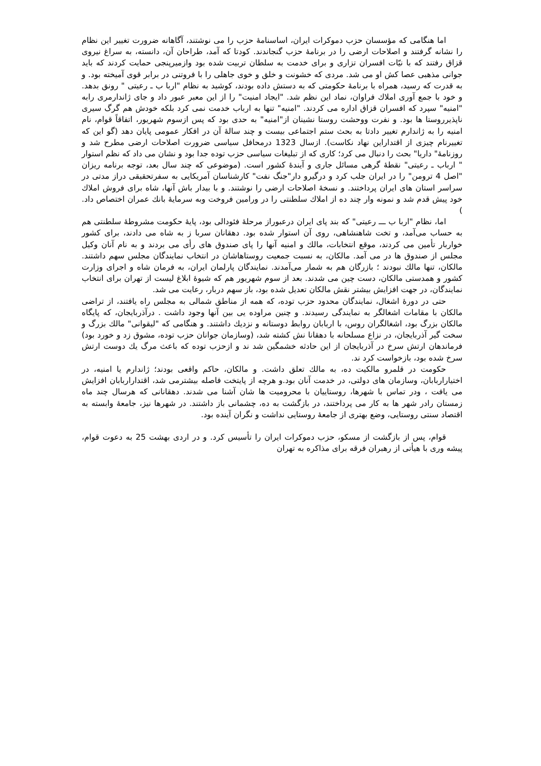اما هنگامی که مؤسسان حزب دموکرات ایران، اساسنامۀ حزب را می نوشتند، آگاهانه ضرورت تغییر این نظام را نشانه گرفتند و اصلاحات ارضی را در برنامۀ حزب گنجاندند. کودتا که آمد، طراحان آن، دانسته، به سراغ نیروی قزاق رفتند که با نیّات افسران تزاری و برای خدمت به سلطان تربیت شده بود وازمیرپنجی حمایت کردند که باید جوانی مذهبی عصا کش او می شد. مردی که خشونت و خلق و خوی جاهلی را با فروتنی در برابر قوی آمیخته بود. و به قدرت که رسید، همراه با برنامۀ حکومتی که به دستش داده بودند، کوشید به نظام "اربا ب ـ رعیتی " رونق بدهد. و خود با جمع آوری املاك فراوان، نماد این نظم شد. "ایجاد امنیت" را از این معبر عبور داد و جای ژاندارمری رابه "امنیه" سپرد که افسران قزاق اداره می کردند. "امنیه" تنها به ارباب خدمت نمی کرد بلکه خودش هم گرگ سیری ناپذیرروستا ها بود. و نفرت ووحشت روستا نشینان از"امنیه" به حدی بود که پس ازسوم شهریور، اتفاقاً قوام، نام امنیه را به ژاندارم تغییر دادتا به بحث ستم اجتماعی بیست و چند سالۀ آن در افکار عمومی پایان دهد (گو این که تغییرنام چیزی از اقتداراین نهاد نکاست). ازسال 1323 درمحافل سیاسی ضرورت اصلاحات ارضی مطرح شد و روزنامۀ" داریا" بحث را دنبال می کرد؛ کاری که از تبلیغات سیاسی حزب توده جدا بود و نشان می داد که نظم استوار " ارباب ـ رعیتی" نقطۀ گرهی مسائل جاری و آیندۀ کشور است. (موضوعی که چند سال بعد، توجه برنامه ریزان "اصل 4 ترومن" را در ایران جلب کرد و درگیرو دار"جنگ نفت" کارشناسان آمریکایی به سفرتحقیقی دراز مدتی در سراسر استان های ایران پرداختند. و نسخۀ اصلاحات ارضی را نوشتند. و با بیدار باش آنها، شاه برای فروش املاك خود پیش قدم شد و نمونه وار چند ده از املاك سلطنتی را در ورامین فروخت وبه سرمایۀ بانك عمران اختصاص داد. )
اما، نظام "اربا ب ـــ رعیتی" که بند پای ایران درعبوراز مرحلۀ فئودالی بود، پایۀ حکومت مشروطۀ سلطنتی هم به حساب می‌آمد، و تخت شاهنشاهی، روی آن استوار شده بود. دهقانان سربا ز به شاه می دادند، برای کشور خواربار تأمین می کردند، موقع انتخابات، مالك و امنیه آنها را پای صندوق های رأی می بردند و به نام آنان وکیل مجلس از صندوق ها در می آمد. مالکان، به نسبت جمعیت روستاهاشان در انتخاب نمایندگان مجلس سهم داشتند. مالکان، تنها مالك نبودند ؛ بازرگان هم به شمار می‌آمدند. نمایندگان پارلمان ایران، به فرمان شاه و اجرای وزارت کشور و همدستی مالکان، دست چین می شدند. بعد از سوم شهریور هم که شیوۀ ابلاغ لیست از تهران برای انتخاب نمایندگان، در جهت افزایش بیشتر نقش مالکان تعدیل شده بود، باز سهم دربار، رعایت می شد.
حتی در دورۀ اشغال، نمایندگان محدود حزب توده، که همه از مناطق شمالی به مجلس راه یافتند، از تراضی مالکان با مقامات اشغالگر به نمایندگی رسیدند. و چنین مراوده یی بین آنها وجود داشت . درآذربایجان، که پایگاه مالکان بزرگ بود، اشغالگران روس، با اربابان روابط دوستانه و نزدیك داشتند. و هنگامی که "لیقوانی" مالك بزرگ و سخت گیر آذربایجان، در نزاع مسلحانه با دهقانا نش کشته شد، (وسازمان جوانان حزب توده، مشوق زد و خورد بود) فرماندهان ارتش سرخ در آذربایجان از این حادثه خشمگین شد ند و ازحزب توده که باعث مرگ یك دوست ارتش سرخ شده بود، بازخواست کرد ند.
حکومت در قلمرو مالکیت ده، به مالك تعلق داشت. و مالکان، حاکم واقعی بودند؛ ژاندارم یا امنیه، در اختیاراربابان، وسازمان های دولتی، در خدمت آنان بود.و هرچه از پایتخت فاصله بیشترمی شد، اقتداراربابان افزایش می یافت ، ودر تماس با شهرها، روستاییان با محرومیت ها شان آشنا می شدند. دهقانانی که هرسال چند ماه زمستان رادر شهر ها به کار می پرداختند، در بازگشت به ده، چشمانی باز داشتند. در شهرها نیز، جامعۀ وابسته به اقتصاد سنتی روستایی، وضع بهتری از جامعۀ روستایی نداشت و نگران آینده بود.
قوام، پس از بازگشت از مسکو، حزب دموکرات ایران را تأسیس کرد. و در اردی بهشت 25 به دعوت قوام، پیشه وری با هیأتی از رهبران فرقه برای مذاکره به تهران